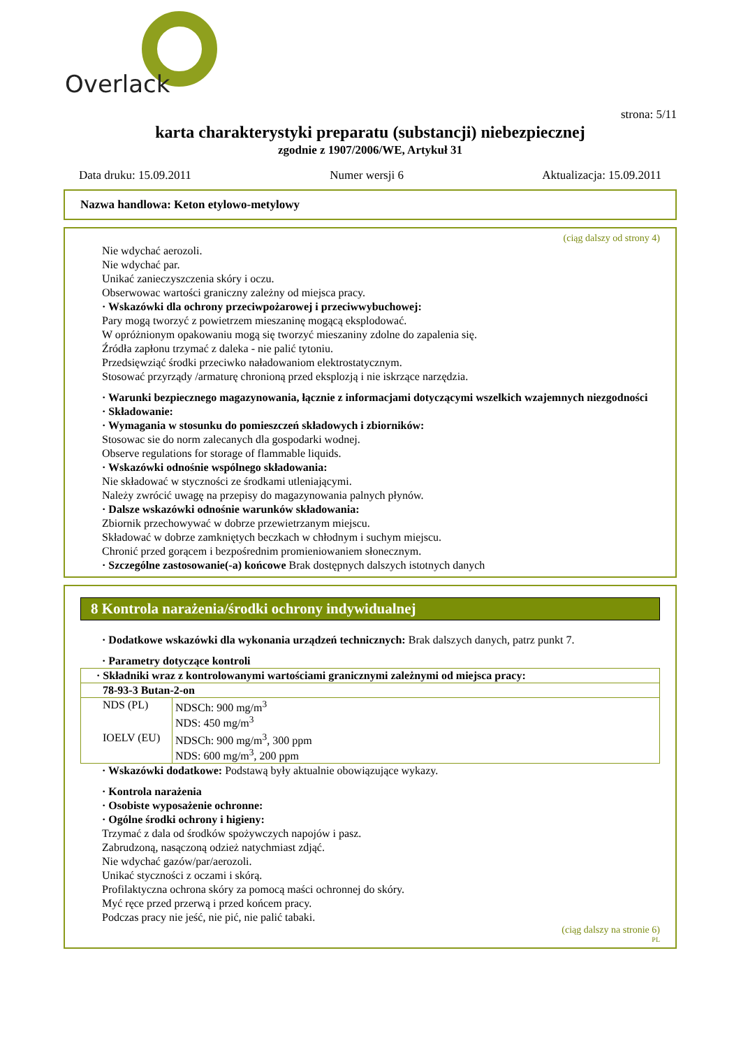Overlack
strona: 5/11
karta charakterystyki preparatu (substancji) niebezpiecznej
zgodnie z 1907/2006/WE, Artykuł 31
Data druku: 15.09.2011 Numer wersji 6 Aktualizacja: 15.09.2011
Nazwa handlowa: Keton etylowo-metylowy
(ciąg dalszy od strony 4)
Nie wdychać aerozoli.
Nie wdychać par.
Unikać zanieczyszczenia skóry i oczu.
Obserwowac wartości graniczny zależny od miejsca pracy.
· Wskazówki dla ochrony przeciwpożarowej i przeciwwybuchowej:
Pary mogą tworzyć z powietrzem mieszaninę mogącą eksplodować.
W opróżnionym opakowaniu mogą się tworzyć mieszaniny zdolne do zapalenia się.
Źródła zapłonu trzymać z daleka - nie palić tytoniu.
Przedsięwziąć środki przeciwko naładowaniom elektrostatycznym.
Stosować przyrządy /armaturę chronioną przed eksplozją i nie iskrzące narzędzia.
· Warunki bezpiecznego magazynowania, łącznie z informacjami dotyczącymi wszelkich wzajemnych niezgodności
· Składowanie:
· Wymagania w stosunku do pomieszczeń składowych i zbiorników:
Stosowac sie do norm zalecanych dla gospodarki wodnej.
Observe regulations for storage of flammable liquids.
· Wskazówki odnośnie wspólnego składowania:
Nie składować w styczności ze środkami utleniającymi.
Należy zwrócić uwagę na przepisy do magazynowania palnych płynów.
· Dalsze wskazówki odnośnie warunków składowania:
Zbiornik przechowywać w dobrze przewietrzanym miejscu.
Składować w dobrze zamkniętych beczkach w chłodnym i suchym miejscu.
Chronić przed gorącem i bezpośrednim promieniowaniem słonecznym.
· Szczególne zastosowanie(-a) końcowe Brak dostępnych dalszych istotnych danych
8 Kontrola narażenia/środki ochrony indywidualnej
· Dodatkowe wskazówki dla wykonania urządzeń technicznych: Brak dalszych danych, patrz punkt 7.
· Parametry dotyczące kontroli
| · Składniki wraz z kontrolowanymi wartościami granicznymi zależnymi od miejsca pracy: | |
| 78-93-3 Butan-2-on | |
| NDS (PL) | NDSCh: 900 mg/m<sup>3</sup> NDS: 450 mg/m<sup>3</sup> |
| IOELV (EU) | NDSCh: 900 mg/m<sup>3</sup>, 300 ppm NDS: 600 mg/m<sup>3</sup>, 200 ppm |
· Wskazówki dodatkowe: Podstawą były aktualnie obowiązujące wykazy.
· Kontrola narażenia
· Osobiste wyposażenie ochronne:
· Ogólne środki ochrony i higieny:
Trzymać z dala od środków spożywczych napojów i pasz.
Zabrudzoną, nasączoną odzież natychmiast zdjąć.
Nie wdychać gazów/par/aerozoli.
Unikać styczności z oczami i skórą.
Profilaktyczna ochrona skóry za pomocą maści ochronnej do skóry.
Myć ręce przed przerwą i przed końcem pracy.
Podczas pracy nie jeść, nie pić, nie palić tabaki.
(ciąg dalszy na stronie 6)
PL